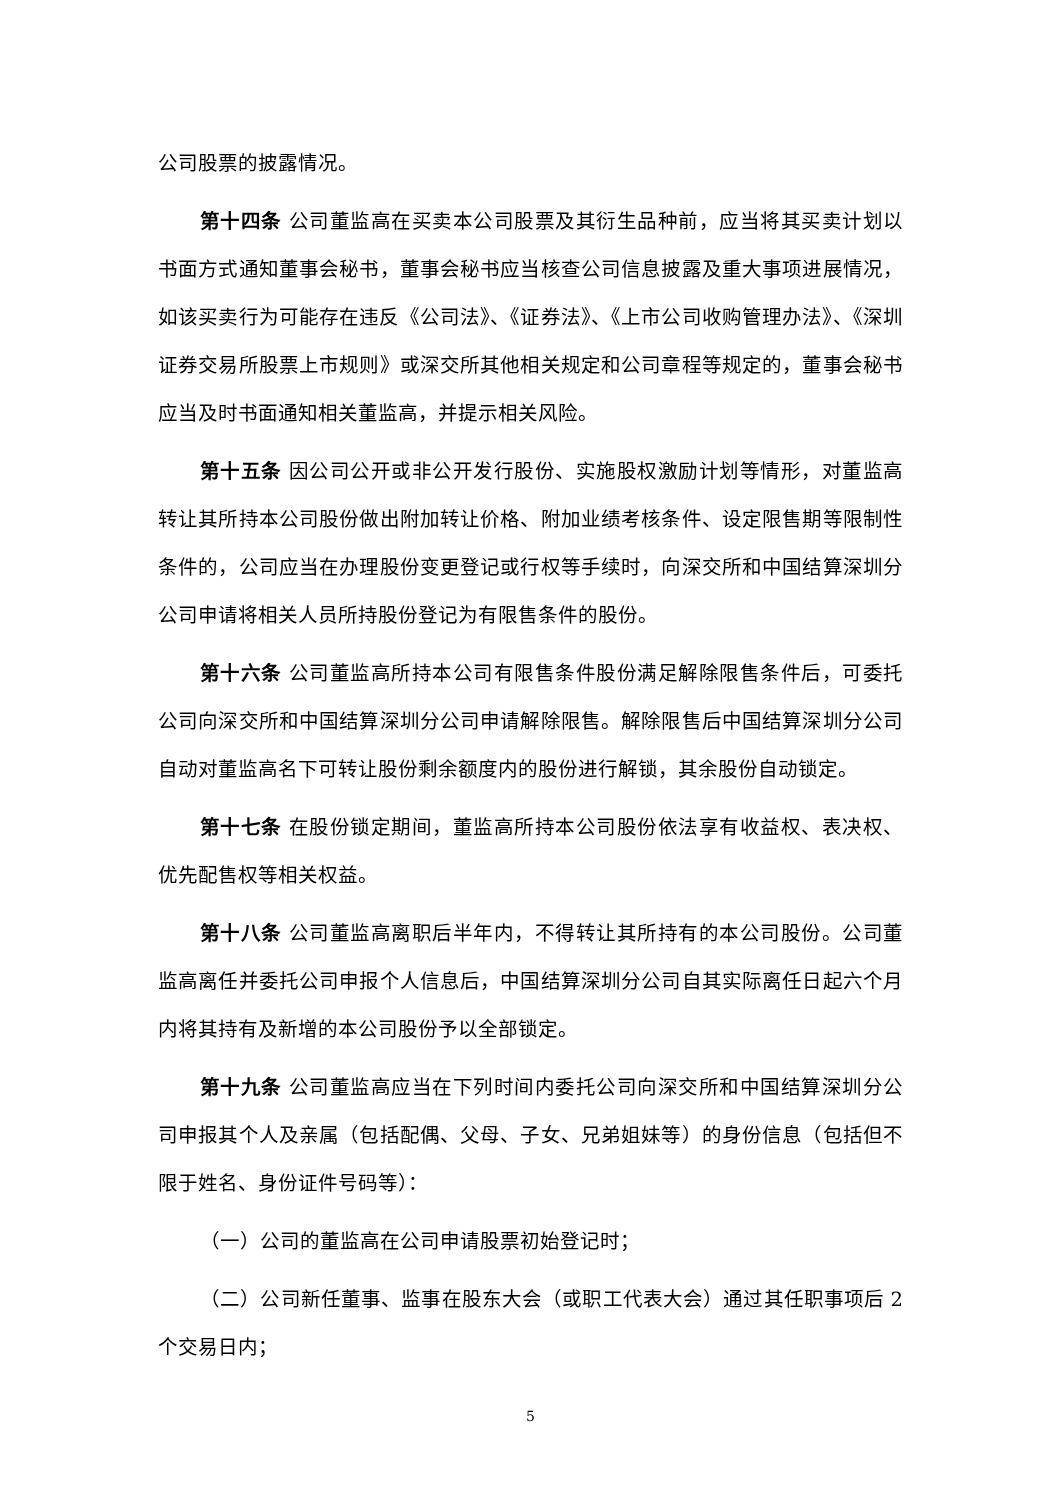公司股票的披露情况。
第十四条 公司董监高在买卖本公司股票及其衍生品种前，应当将其买卖计划以书面方式通知董事会秘书，董事会秘书应当核查公司信息披露及重大事项进展情况，如该买卖行为可能存在违反《公司法》、《证券法》、《上市公司收购管理办法》、《深圳证券交易所股票上市规则》或深交所其他相关规定和公司章程等规定的，董事会秘书应当及时书面通知相关董监高，并提示相关风险。
第十五条 因公司公开或非公开发行股份、实施股权激励计划等情形，对董监高转让其所持本公司股份做出附加转让价格、附加业绩考核条件、设定限售期等限制性条件的，公司应当在办理股份变更登记或行权等手续时，向深交所和中国结算深圳分公司申请将相关人员所持股份登记为有限售条件的股份。
第十六条 公司董监高所持本公司有限售条件股份满足解除限售条件后，可委托公司向深交所和中国结算深圳分公司申请解除限售。解除限售后中国结算深圳分公司自动对董监高名下可转让股份剩余额度内的股份进行解锁，其余股份自动锁定。
第十七条 在股份锁定期间，董监高所持本公司股份依法享有收益权、表决权、优先配售权等相关权益。
第十八条 公司董监高离职后半年内，不得转让其所持有的本公司股份。公司董监高离任并委托公司申报个人信息后，中国结算深圳分公司自其实际离任日起六个月内将其持有及新增的本公司股份予以全部锁定。
第十九条 公司董监高应当在下列时间内委托公司向深交所和中国结算深圳分公司申报其个人及亲属（包括配偶、父母、子女、兄弟姐妹等）的身份信息（包括但不限于姓名、身份证件号码等）：
（一）公司的董监高在公司申请股票初始登记时；
（二）公司新任董事、监事在股东大会（或职工代表大会）通过其任职事项后 2 个交易日内；
5